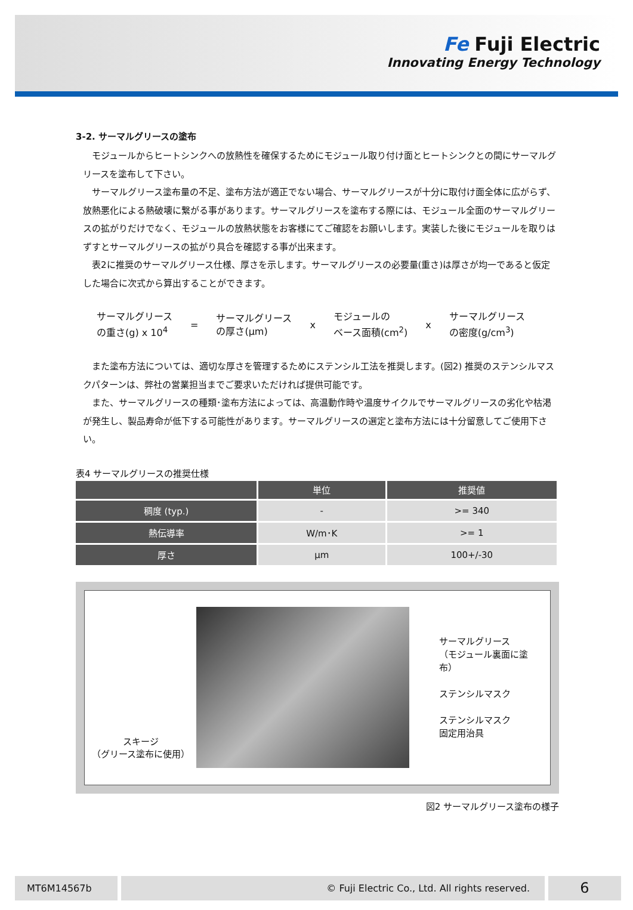Fe Fuji Electric
Innovating Energy Technology
3-2. サーマルグリースの塗布
　モジュールからヒートシンクへの放熱性を確保するためにモジュール取り付け面とヒートシンクとの間にサーマルグリースを塗布して下さい。
　サーマルグリース塗布量の不足、塗布方法が適正でない場合、サーマルグリースが十分に取付け面全体に広がらず、放熱悪化による熱破壊に繋がる事があります。サーマルグリースを塗布する際には、モジュール全面のサーマルグリースの拡がりだけでなく、モジュールの放熱状態をお客様にてご確認をお願いします。実装した後にモジュールを取りはずすとサーマルグリースの拡がり具合を確認する事が出来ます。
　表2に推奨のサーマルグリース仕様、厚さを示します。サーマルグリースの必要量(重さ)は厚さが均一であると仮定した場合に次式から算出することができます。
サーマルグリース
の重さ(g) x 10<sup>4</sup>
=
サーマルグリース
の厚さ(μm)
x
モジュールの
ベース面積(cm<sup>2</sup>)
x
サーマルグリース
の密度(g/cm<sup>3</sup>)
　また塗布方法については、適切な厚さを管理するためにステンシル工法を推奨します。(図2) 推奨のステンシルマスクパターンは、弊社の営業担当までご要求いただければ提供可能です。
　また、サーマルグリースの種類･塗布方法によっては、高温動作時や温度サイクルでサーマルグリースの劣化や枯渇が発生し、製品寿命が低下する可能性があります。サーマルグリースの選定と塗布方法には十分留意してご使用下さい。
表4 サーマルグリースの推奨仕様
| | 単位 | 推奨値 |
| --- | --- | --- |
| 稠度 (typ.) | - | >= 340 |
| 熱伝導率 | W/m･K | >= 1 |
| 厚さ | μm | 100+/-30 |
スキージ
（グリース塗布に使用）
サーマルグリース
（モジュール裏面に塗布）
ステンシルマスク
ステンシルマスク
固定用治具
図2 サーマルグリース塗布の様子
MT6M14567b © Fuji Electric Co., Ltd. All rights reserved.
6